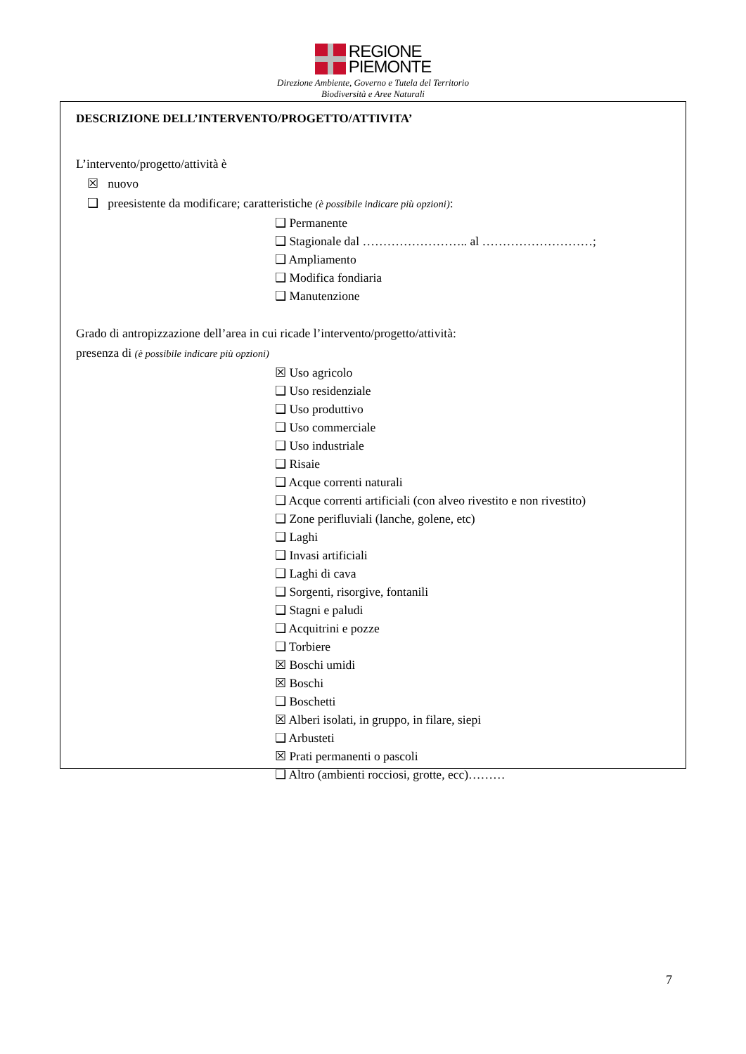REGIONE
PIEMONTE
Direzione Ambiente, Governo e Tutela del Territorio
Biodiversità e Aree Naturali
DESCRIZIONE DELL’INTERVENTO/PROGETTO/ATTIVITA’
L’intervento/progetto/attività è
☒ nuovo
❑ preesistente da modificare; caratteristiche (è possibile indicare più opzioni):
❑ Permanente
❑ Stagionale dal …………………….. al ………………………;
❑ Ampliamento
❑ Modifica fondiaria
❑ Manutenzione
Grado di antropizzazione dell’area in cui ricade l’intervento/progetto/attività:
presenza di (è possibile indicare più opzioni)
☒ Uso agricolo
❑ Uso residenziale
❑ Uso produttivo
❑ Uso commerciale
❑ Uso industriale
❑ Risaie
❑ Acque correnti naturali
❑ Acque correnti artificiali (con alveo rivestito e non rivestito)
❑ Zone perifluviali (lanche, golene, etc)
❑ Laghi
❑ Invasi artificiali
❑ Laghi di cava
❑ Sorgenti, risorgive, fontanili
❑ Stagni e paludi
❑ Acquitrini e pozze
❑ Torbiere
☒ Boschi umidi
☒ Boschi
❑ Boschetti
☒ Alberi isolati, in gruppo, in filare, siepi
❑ Arbusteti
☒ Prati permanenti o pascoli
❑ Altro (ambienti rocciosi, grotte, ecc)………
7